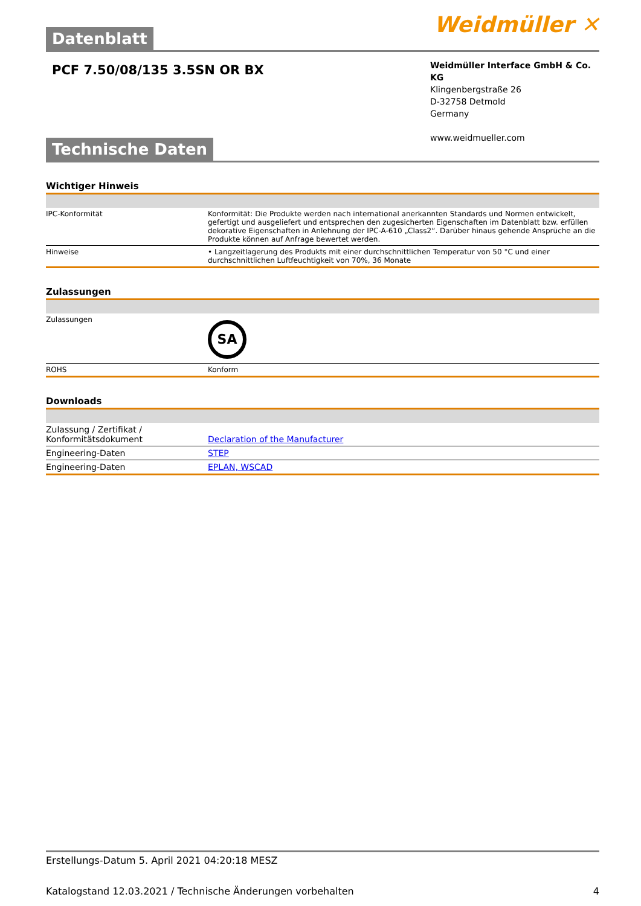Datenblatt
Weidmüller ✕
PCF 7.50/08/135 3.5SN OR BX
Weidmüller Interface GmbH & Co. KG
Klingenbergstraße 26
D-32758 Detmold
Germany
www.weidmueller.com
Technische Daten
Wichtiger Hinweis
| IPC-Konformität | Konformität: Die Produkte werden nach international anerkannten Standards und Normen entwickelt, gefertigt und ausgeliefert und entsprechen den zugesicherten Eigenschaften im Datenblatt bzw. erfüllen dekorative Eigenschaften in Anlehnung der IPC-A-610 „Class2“. Darüber hinaus gehende Ansprüche an die Produkte können auf Anfrage bewertet werden. |
| Hinweise | • Langzeitlagerung des Produkts mit einer durchschnittlichen Temperatur von 50 °C und einer durchschnittlichen Luftfeuchtigkeit von 70%, 36 Monate |
Zulassungen
| Zulassungen | SA |
| ROHS | Konform |
Downloads
| Zulassung / Zertifikat / Konformitätsdokument | Declaration of the Manufacturer |
| Engineering-Daten | STEP |
| Engineering-Daten | EPLAN, WSCAD |
Erstellungs-Datum 5. April 2021 04:20:18 MESZ
Katalogstand 12.03.2021 / Technische Änderungen vorbehalten 4